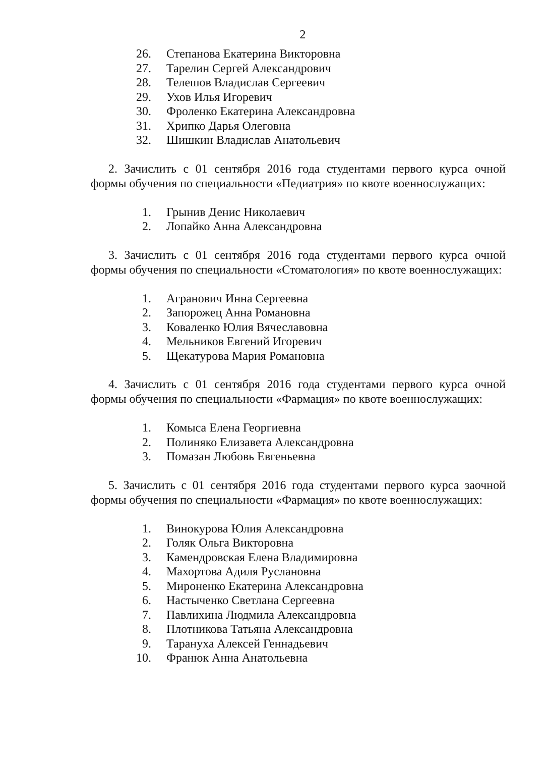2
26. Степанова Екатерина Викторовна
27. Тарелин Сергей Александрович
28. Телешов Владислав Сергеевич
29. Ухов Илья Игоревич
30. Фроленко Екатерина Александровна
31. Хрипко Дарья Олеговна
32. Шишкин Владислав Анатольевич
2. Зачислить с 01 сентября 2016 года студентами первого курса очной формы обучения по специальности «Педиатрия» по квоте военнослужащих:
1. Грынив Денис Николаевич
2. Лопайко Анна Александровна
3. Зачислить с 01 сентября 2016 года студентами первого курса очной формы обучения по специальности «Стоматология» по квоте военнослужащих:
1. Агранович Инна Сергеевна
2. Запорожец Анна Романовна
3. Коваленко Юлия Вячеславовна
4. Мельников Евгений Игоревич
5. Щекатурова Мария Романовна
4. Зачислить с 01 сентября 2016 года студентами первого курса очной формы обучения по специальности «Фармация» по квоте военнослужащих:
1. Комыса Елена Георгиевна
2. Полиняко Елизавета Александровна
3. Помазан Любовь Евгеньевна
5. Зачислить с 01 сентября 2016 года студентами первого курса заочной формы обучения по специальности «Фармация» по квоте военнослужащих:
1. Винокурова Юлия Александровна
2. Голяк Ольга Викторовна
3. Камендровская Елена Владимировна
4. Махортова Адиля Руслановна
5. Мироненко Екатерина Александровна
6. Настыченко Светлана Сергеевна
7. Павлихина Людмила Александровна
8. Плотникова Татьяна Александровна
9. Тарануха Алексей Геннадьевич
10. Франюк Анна Анатольевна